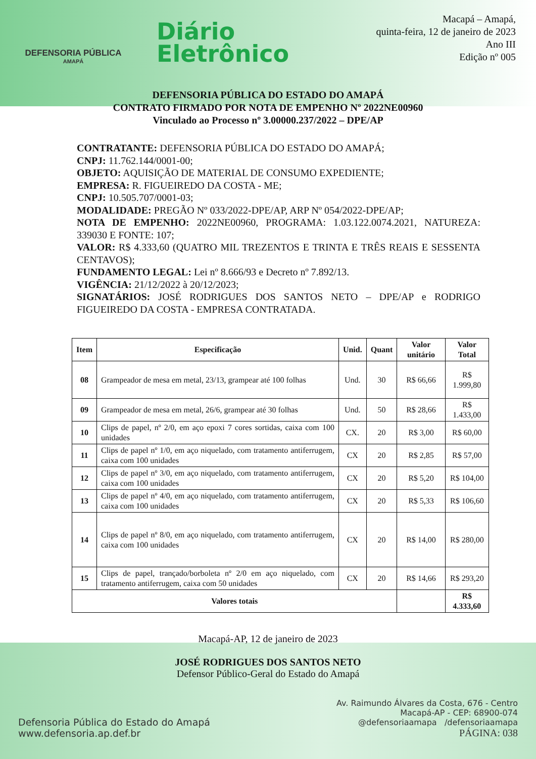DEFENSORIA PÚBLICA
AMAPÁ
Diário
Eletrônico
Macapá – Amapá,
quinta-feira, 12 de janeiro de 2023
Ano III
Edição nº 005
DEFENSORIA PÚBLICA DO ESTADO DO AMAPÁ
CONTRATO FIRMADO POR NOTA DE EMPENHO Nº 2022NE00960
Vinculado ao Processo nº 3.00000.237/2022 – DPE/AP
CONTRATANTE: DEFENSORIA PÚBLICA DO ESTADO DO AMAPÁ;
CNPJ: 11.762.144/0001-00;
OBJETO: AQUISIÇÃO DE MATERIAL DE CONSUMO EXPEDIENTE;
EMPRESA: R. FIGUEIREDO DA COSTA - ME;
CNPJ: 10.505.707/0001-03;
MODALIDADE: PREGÃO Nº 033/2022-DPE/AP, ARP Nº 054/2022-DPE/AP;
NOTA DE EMPENHO: 2022NE00960, PROGRAMA: 1.03.122.0074.2021, NATUREZA: 339030 E FONTE: 107;
VALOR: R$ 4.333,60 (QUATRO MIL TREZENTOS E TRINTA E TRÊS REAIS E SESSENTA CENTAVOS);
FUNDAMENTO LEGAL: Lei nº 8.666/93 e Decreto nº 7.892/13.
VIGÊNCIA: 21/12/2022 à 20/12/2023;
SIGNATÁRIOS: JOSÉ RODRIGUES DOS SANTOS NETO – DPE/AP e RODRIGO FIGUEIREDO DA COSTA - EMPRESA CONTRATADA.
| Item | Especificação | Unid. | Quant | Valor unitário | Valor Total |
| --- | --- | --- | --- | --- | --- |
| 08 | Grampeador de mesa em metal, 23/13, grampear até 100 folhas | Und. | 30 | R$ 66,66 | R$ 1.999,80 |
| 09 | Grampeador de mesa em metal, 26/6, grampear até 30 folhas | Und. | 50 | R$ 28,66 | R$ 1.433,00 |
| 10 | Clips de papel, nº 2/0, em aço epoxi 7 cores sortidas, caixa com 100 unidades | CX. | 20 | R$ 3,00 | R$ 60,00 |
| 11 | Clips de papel nº 1/0, em aço niquelado, com tratamento antiferrugem, caixa com 100 unidades | CX | 20 | R$ 2,85 | R$ 57,00 |
| 12 | Clips de papel nº 3/0, em aço niquelado, com tratamento antiferrugem, caixa com 100 unidades | CX | 20 | R$ 5,20 | R$ 104,00 |
| 13 | Clips de papel nº 4/0, em aço niquelado, com tratamento antiferrugem, caixa com 100 unidades | CX | 20 | R$ 5,33 | R$ 106,60 |
| 14 | Clips de papel nº 8/0, em aço niquelado, com tratamento antiferrugem, caixa com 100 unidades | CX | 20 | R$ 14,00 | R$ 280,00 |
| 15 | Clips de papel, trançado/borboleta nº 2/0 em aço niquelado, com tratamento antiferrugem, caixa com 50 unidades | CX | 20 | R$ 14,66 | R$ 293,20 |
| Valores totais | | | | | R$ 4.333,60 |
Macapá-AP, 12 de janeiro de 2023
JOSÉ RODRIGUES DOS SANTOS NETO
Defensor Público-Geral do Estado do Amapá
Defensoria Pública do Estado do Amapá
www.defensoria.ap.def.br
Av. Raimundo Álvares da Costa, 676 - Centro
Macapá-AP - CEP: 68900-074
@defensoriaamapa /defensoriaamapa
PÁGINA: 038